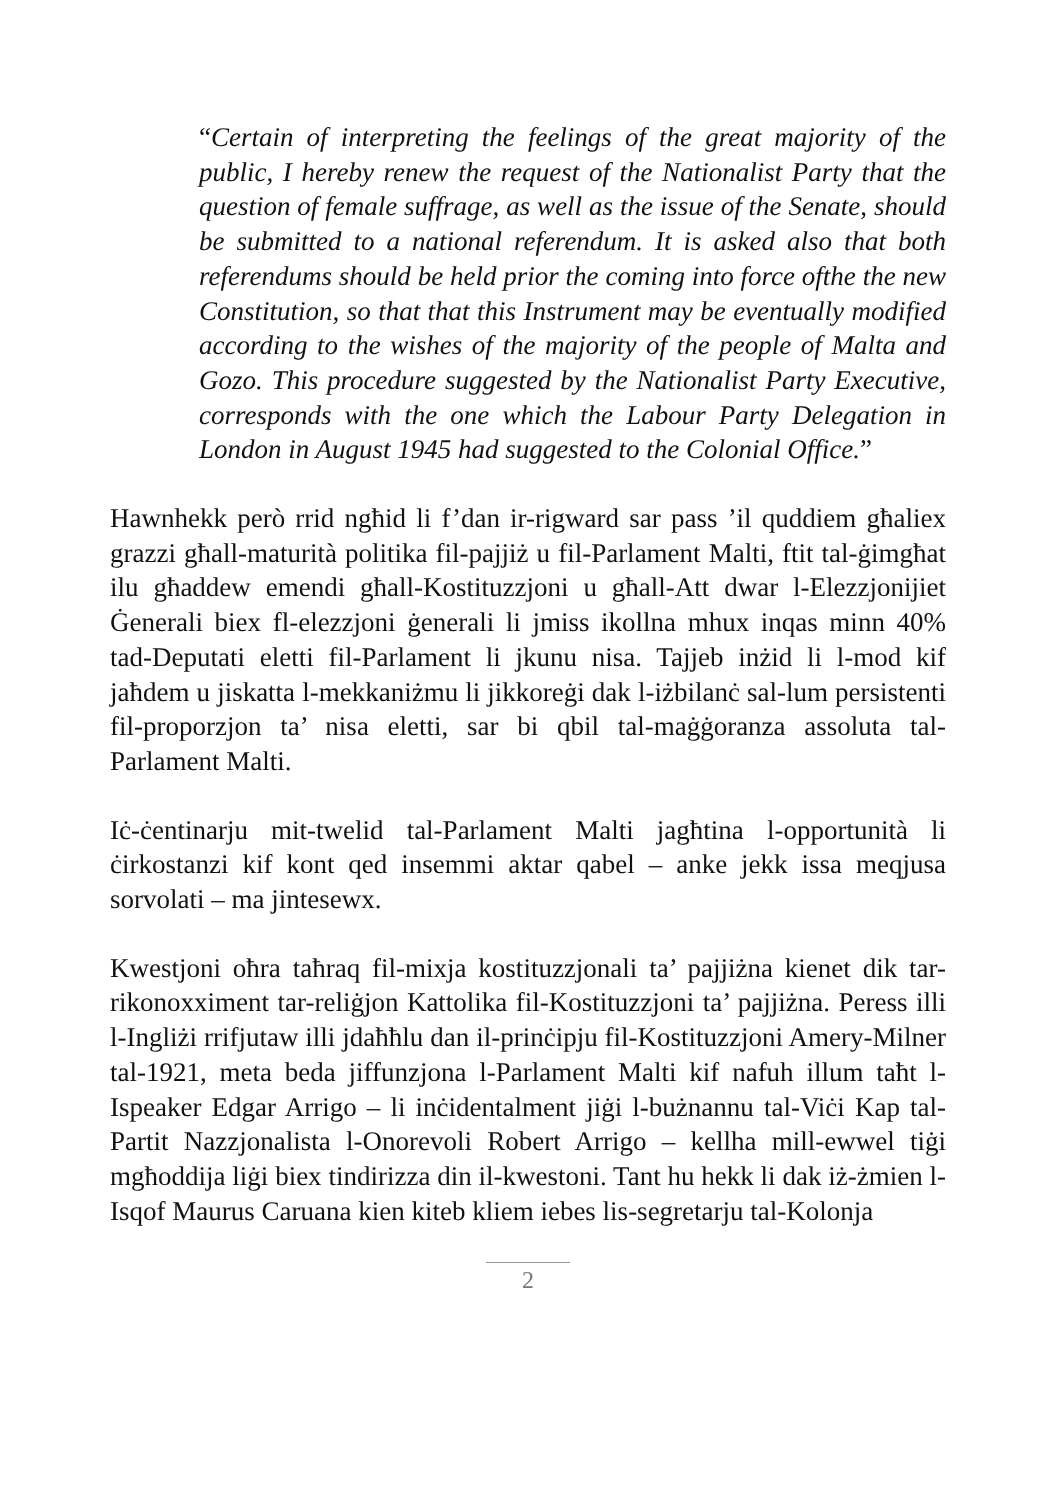“Certain of interpreting the feelings of the great majority of the public, I hereby renew the request of the Nationalist Party that the question of female suffrage, as well as the issue of the Senate, should be submitted to a national referendum. It is asked also that both referendums should be held prior the coming into force ofthe the new Constitution, so that that this Instrument may be eventually modified according to the wishes of the majority of the people of Malta and Gozo. This procedure suggested by the Nationalist Party Executive, corresponds with the one which the Labour Party Delegation in London in August 1945 had suggested to the Colonial Office.”
Hawnhekk però rrid ngħid li f’dan ir-rigward sar pass ’il quddiem għaliex grazzi għall-maturità politika fil-pajjiż u fil-Parlament Malti, ftit tal-ġimgħat ilu għaddew emendi għall-Kostituzzjoni u għall-Att dwar l-Elezzjonijiet Ġenerali biex fl-elezzjoni ġenerali li jmiss ikollna mhux inqas minn 40% tad-Deputati eletti fil-Parlament li jkunu nisa. Tajjeb inżid li l-mod kif jaħdem u jiskatta l-mekkaniżmu li jikkoreġi dak l-iżbilanċ sal-lum persistenti fil-proporzjon ta’ nisa eletti, sar bi qbil tal-maġġoranza assoluta tal-Parlament Malti.
Iċ-ċentinarju mit-twelid tal-Parlament Malti jagħtina l-opportunità li ċirkostanzi kif kont qed insemmi aktar qabel – anke jekk issa meqjusa sorvolati – ma jintesewx.
Kwestjoni oħra taħraq fil-mixja kostituzzjonali ta’ pajjiżna kienet dik tar-rikonoxximent tar-reliġjon Kattolika fil-Kostituzzjoni ta’ pajjiżna. Peress illi l-Ingliżi rrifjutaw illi jdaħħlu dan il-prinċipju fil-Kostituzzjoni Amery-Milner tal-1921, meta beda jiffunzjona l-Parlament Malti kif nafuh illum taħt l-Ispeaker Edgar Arrigo – li inċidentalment jiġi l-bużnannu tal-Viċi Kap tal-Partit Nazzjonalista l-Onorevoli Robert Arrigo – kellha mill-ewwel tiġi mgħoddija liġi biex tindirizza din il-kwestoni. Tant hu hekk li dak iż-żmien l-Isqof Maurus Caruana kien kiteb kliem iebes lis-segretarju tal-Kolonja
2